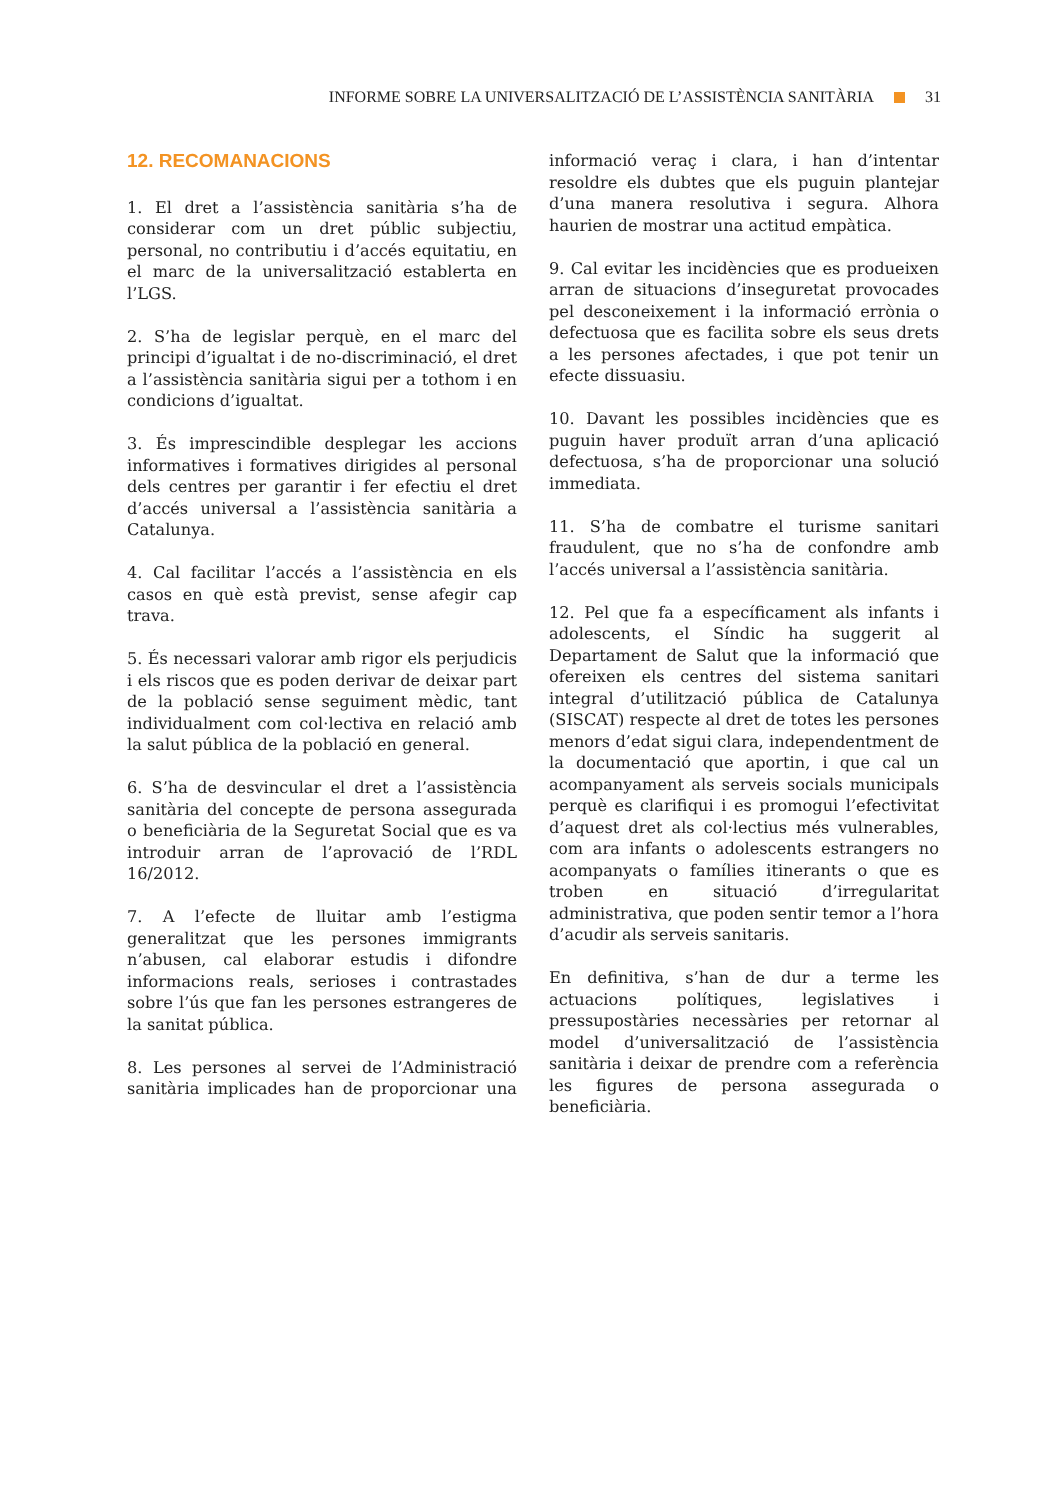INFORME SOBRE LA UNIVERSALITZACIÓ DE L’ASSISTÈNCIA SANITÀRIA 31
12. RECOMANACIONS
1. El dret a l’assistència sanitària s’ha de considerar com un dret públic subjectiu, personal, no contributiu i d’accés equitatiu, en el marc de la universalització establerta en l’LGS.
2. S’ha de legislar perquè, en el marc del principi d’igualtat i de no-discriminació, el dret a l’assistència sanitària sigui per a tothom i en condicions d’igualtat.
3. És imprescindible desplegar les accions informatives i formatives dirigides al personal dels centres per garantir i fer efectiu el dret d’accés universal a l’assistència sanitària a Catalunya.
4. Cal facilitar l’accés a l’assistència en els casos en què està previst, sense afegir cap trava.
5. És necessari valorar amb rigor els perjudicis i els riscos que es poden derivar de deixar part de la població sense seguiment mèdic, tant individualment com col·lectiva en relació amb la salut pública de la població en general.
6. S’ha de desvincular el dret a l’assistència sanitària del concepte de persona assegurada o beneficiària de la Seguretat Social que es va introduir arran de l’aprovació de l’RDL 16/2012.
7. A l’efecte de lluitar amb l’estigma generalitzat que les persones immigrants n’abusen, cal elaborar estudis i difondre informacions reals, serioses i contrastades sobre l’ús que fan les persones estrangeres de la sanitat pública.
8. Les persones al servei de l’Administració sanitària implicades han de proporcionar una informació veraç i clara, i han d’intentar resoldre els dubtes que els puguin plantejar d’una manera resolutiva i segura. Alhora haurien de mostrar una actitud empàtica.
9. Cal evitar les incidències que es produeixen arran de situacions d’inseguretat provocades pel desconeixement i la informació errònia o defectuosa que es facilita sobre els seus drets a les persones afectades, i que pot tenir un efecte dissuasiu.
10. Davant les possibles incidències que es puguin haver produït arran d’una aplicació defectuosa, s’ha de proporcionar una solució immediata.
11. S’ha de combatre el turisme sanitari fraudulent, que no s’ha de confondre amb l’accés universal a l’assistència sanitària.
12. Pel que fa a específicament als infants i adolescents, el Síndic ha suggerit al Departament de Salut que la informació que ofereixen els centres del sistema sanitari integral d’utilització pública de Catalunya (SISCAT) respecte al dret de totes les persones menors d’edat sigui clara, independentment de la documentació que aportin, i que cal un acompanyament als serveis socials municipals perquè es clarifiqui i es promogui l’efectivitat d’aquest dret als col·lectius més vulnerables, com ara infants o adolescents estrangers no acompanyats o famílies itinerants o que es troben en situació d’irregularitat administrativa, que poden sentir temor a l’hora d’acudir als serveis sanitaris.
En definitiva, s’han de dur a terme les actuacions polítiques, legislatives i pressupostàries necessàries per retornar al model d’universalització de l’assistència sanitària i deixar de prendre com a referència les figures de persona assegurada o beneficiària.